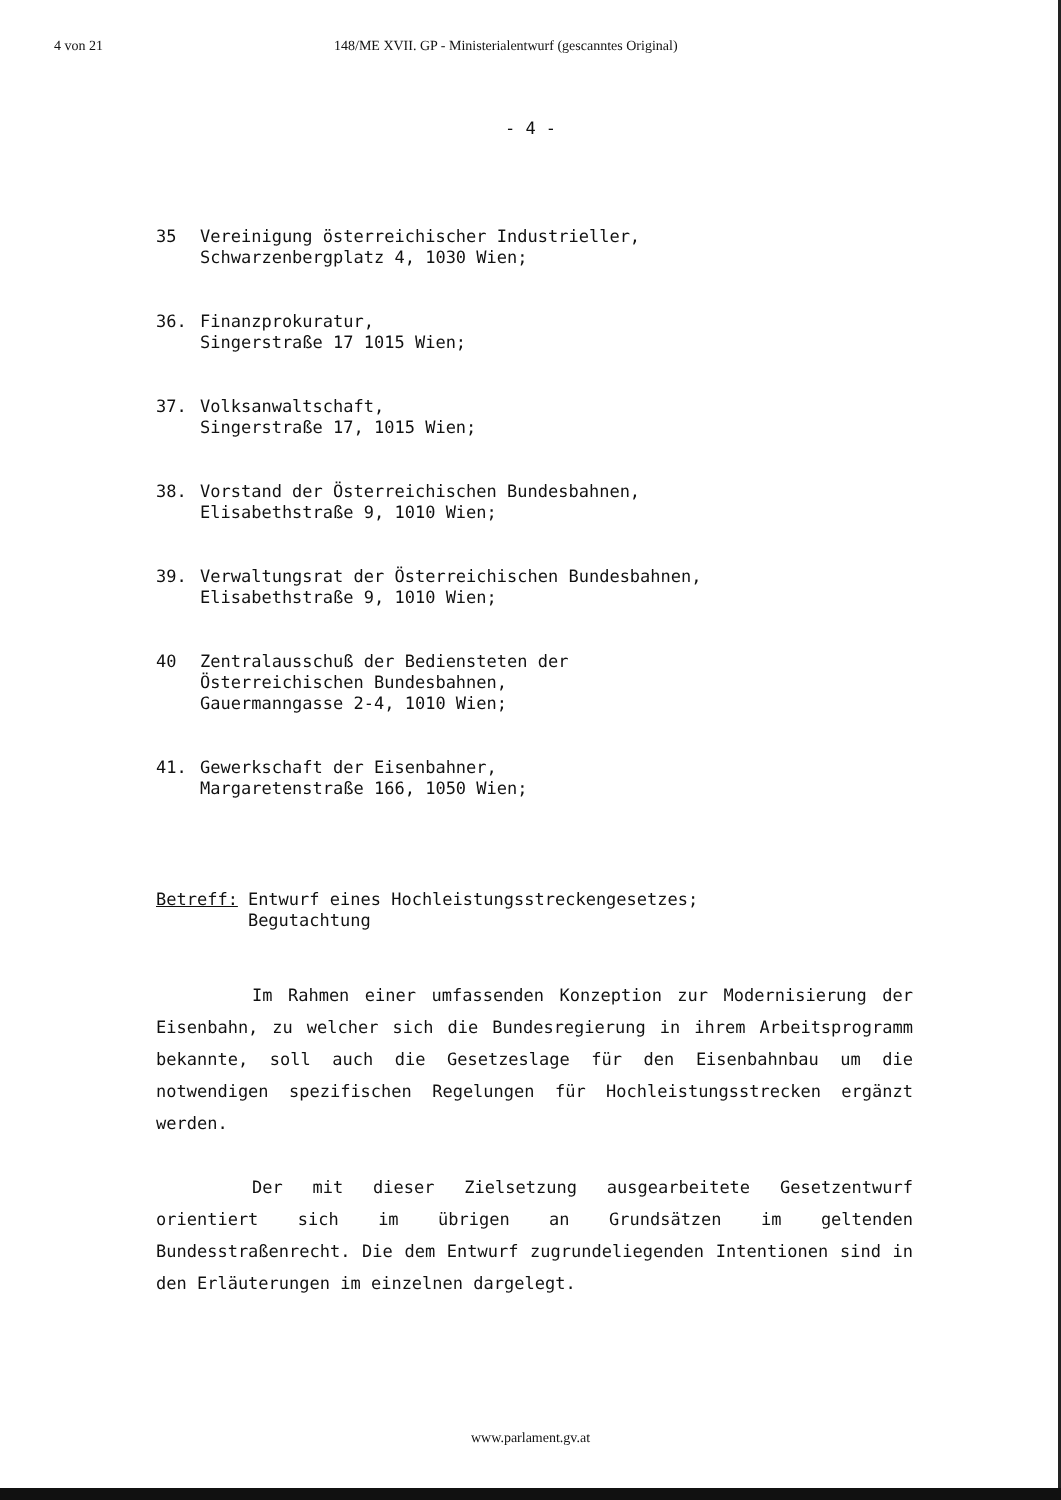4 von 21 148/ME XVII. GP - Ministerialentwurf (gescanntes Original)
- 4 -
35 Vereinigung österreichischer Industrieller,
Schwarzenbergplatz 4, 1030 Wien;
36. Finanzprokuratur,
Singerstraße 17 1015 Wien;
37. Volksanwaltschaft,
Singerstraße 17, 1015 Wien;
38. Vorstand der Österreichischen Bundesbahnen,
Elisabethstraße 9, 1010 Wien;
39. Verwaltungsrat der Österreichischen Bundesbahnen,
Elisabethstraße 9, 1010 Wien;
40 Zentralausschuß der Bediensteten der
Österreichischen Bundesbahnen,
Gauermanngasse 2-4, 1010 Wien;
41. Gewerkschaft der Eisenbahner,
Margaretenstraße 166, 1050 Wien;
Betreff: Entwurf eines Hochleistungsstreckengesetzes;
Begutachtung
Im Rahmen einer umfassenden Konzeption zur Modernisierung der Eisenbahn, zu welcher sich die Bundesregierung in ihrem Arbeitsprogramm bekannte, soll auch die Gesetzeslage für den Eisenbahnbau um die notwendigen spezifischen Regelungen für Hochleistungsstrecken ergänzt werden.
Der mit dieser Zielsetzung ausgearbeitete Gesetzentwurf orientiert sich im übrigen an Grundsätzen im geltenden Bundesstraßenrecht. Die dem Entwurf zugrundeliegenden Intentionen sind in den Erläuterungen im einzelnen dargelegt.
www.parlament.gv.at